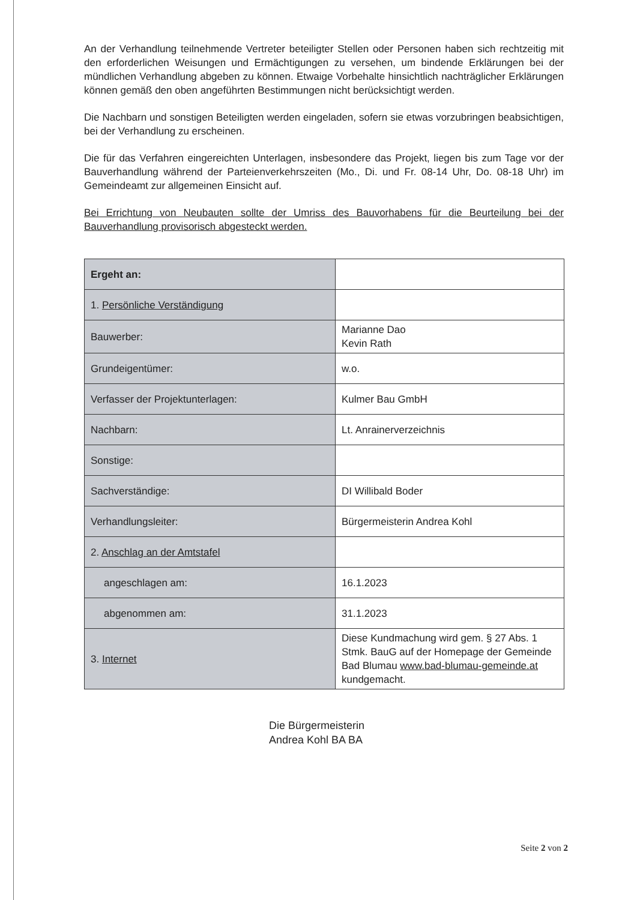An der Verhandlung teilnehmende Vertreter beteiligter Stellen oder Personen haben sich rechtzeitig mit den erforderlichen Weisungen und Ermächtigungen zu versehen, um bindende Erklärungen bei der mündlichen Verhandlung abgeben zu können. Etwaige Vorbehalte hinsichtlich nachträglicher Erklärungen können gemäß den oben angeführten Bestimmungen nicht berücksichtigt werden.
Die Nachbarn und sonstigen Beteiligten werden eingeladen, sofern sie etwas vorzubringen beabsichtigen, bei der Verhandlung zu erscheinen.
Die für das Verfahren eingereichten Unterlagen, insbesondere das Projekt, liegen bis zum Tage vor der Bauverhandlung während der Parteienverkehrszeiten (Mo., Di. und Fr. 08-14 Uhr, Do. 08-18 Uhr) im Gemeindeamt zur allgemeinen Einsicht auf.
Bei Errichtung von Neubauten sollte der Umriss des Bauvorhabens für die Beurteilung bei der Bauverhandlung provisorisch abgesteckt werden.
| Ergeht an: | |
| 1. Persönliche Verständigung | |
| Bauwerber: | Marianne Dao Kevin Rath |
| Grundeigentümer: | w.o. |
| Verfasser der Projektunterlagen: | Kulmer Bau GmbH |
| Nachbarn: | Lt. Anrainerverzeichnis |
| Sonstige: | |
| Sachverständige: | DI Willibald Boder |
| Verhandlungsleiter: | Bürgermeisterin Andrea Kohl |
| 2. Anschlag an der Amtstafel | |
| angeschlagen am: | 16.1.2023 |
| abgenommen am: | 31.1.2023 |
| 3. Internet | Diese Kundmachung wird gem. § 27 Abs. 1 Stmk. BauG auf der Homepage der Gemeinde Bad Blumau www.bad-blumau-gemeinde.at kundgemacht. |
Die Bürgermeisterin
Andrea Kohl BA BA
Seite 2 von 2